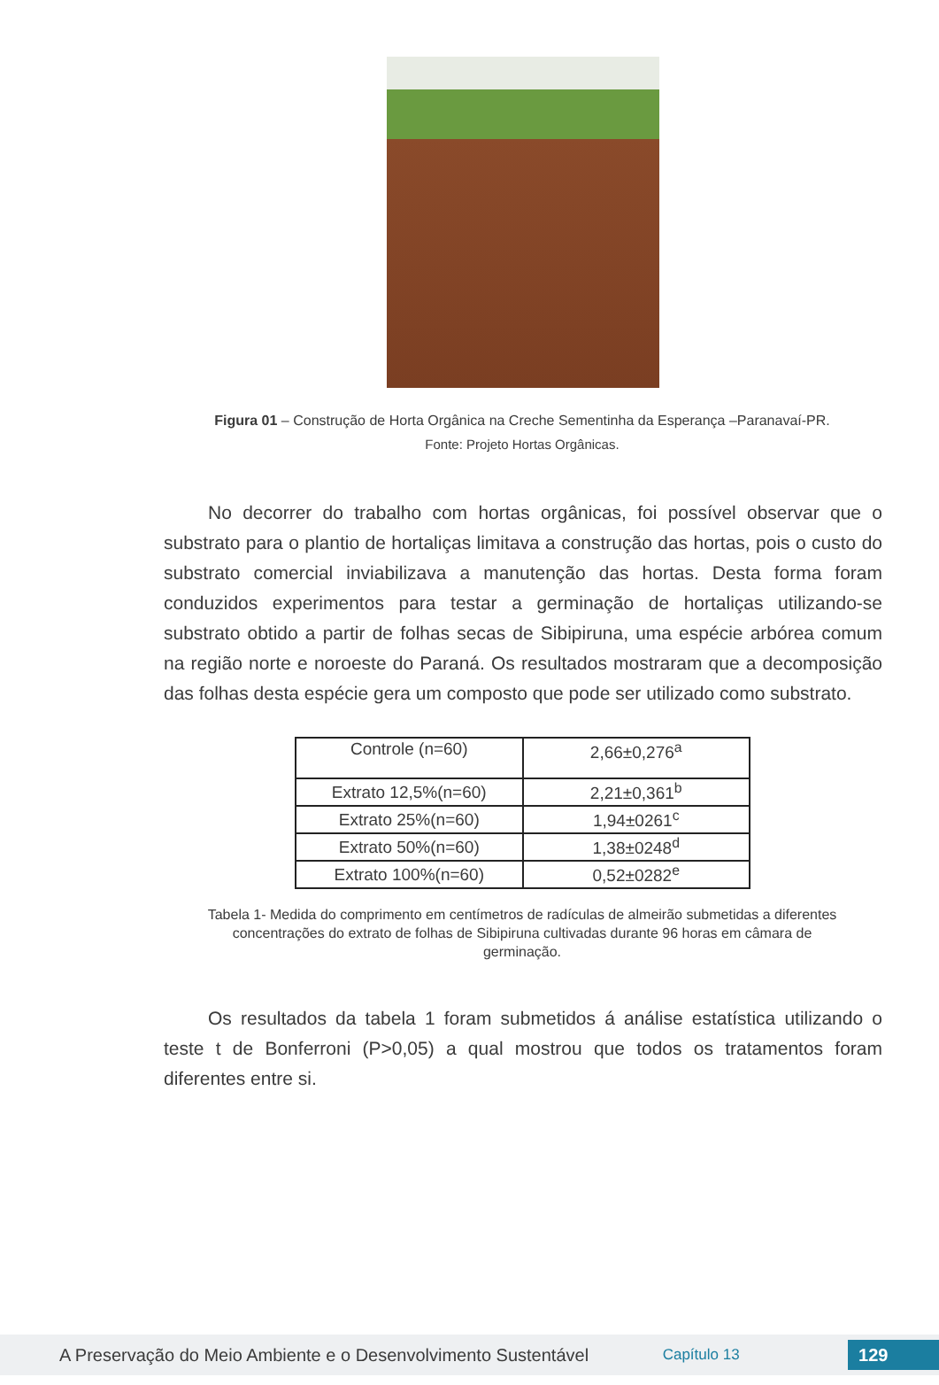Figura 01 – Construção de Horta Orgânica na Creche Sementinha da Esperança –Paranavaí-PR.
Fonte: Projeto Hortas Orgânicas.
No decorrer do trabalho com hortas orgânicas, foi possível observar que o substrato para o plantio de hortaliças limitava a construção das hortas, pois o custo do substrato comercial inviabilizava a manutenção das hortas. Desta forma foram conduzidos experimentos para testar a germinação de hortaliças utilizando-se substrato obtido a partir de folhas secas de Sibipiruna, uma espécie arbórea comum na região norte e noroeste do Paraná. Os resultados mostraram que a decomposição das folhas desta espécie gera um composto que pode ser utilizado como substrato.
| Controle (n=60) | 2,66±0,276<sup>a</sup> |
| Extrato 12,5%(n=60) | 2,21±0,361<sup>b</sup> |
| Extrato 25%(n=60) | 1,94±0261<sup>c</sup> |
| Extrato 50%(n=60) | 1,38±0248<sup>d</sup> |
| Extrato 100%(n=60) | 0,52±0282<sup>e</sup> |
Tabela 1- Medida do comprimento em centímetros de radículas de almeirão submetidas a diferentes concentrações do extrato de folhas de Sibipiruna cultivadas durante 96 horas em câmara de germinação.
Os resultados da tabela 1 foram submetidos á análise estatística utilizando o teste t de Bonferroni (P>0,05) a qual mostrou que todos os tratamentos foram diferentes entre si.
A Preservação do Meio Ambiente e o Desenvolvimento Sustentável Capítulo 13 129